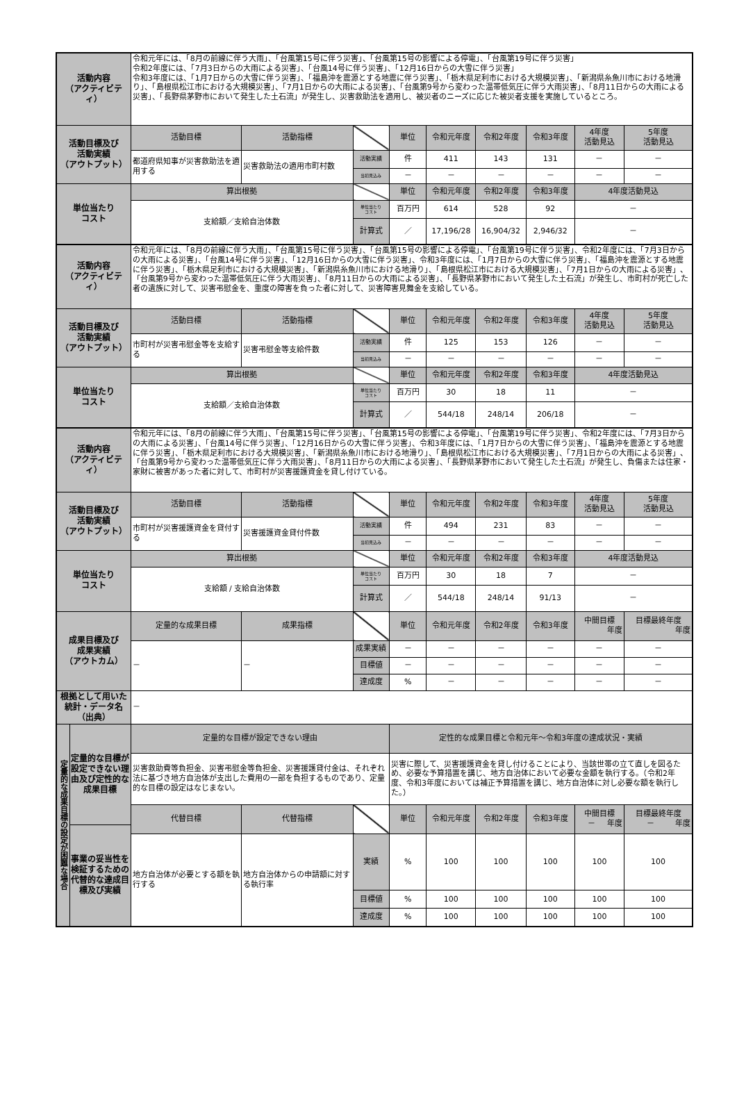| 活動内容 （アクティビティ） | 令和元年には、「8月の前線に伴う大雨」、「台風第15号に伴う災害」、「台風第15号の影響による停電」、「台風第19号に伴う災害」 令和2年度には、「7月3日からの大雨による災害」、「台風14号に伴う災害」、「12月16日からの大雪に伴う災害」 令和3年度には、「1月7日からの大雪に伴う災害」、「福島沖を震源とする地震に伴う災害」、「栃木県足利市における大規模災害」、「新潟県糸魚川市における地滑り」、「島根県松江市における大規模災害」、「7月1日からの大雨による災害」、「台風第9号から変わった温帯低気圧に伴う大雨災害」、「8月11日からの大雨による災害」、「長野県茅野市において発生した土石流」が発生し、災害救助法を適用し、被災者のニーズに応じた被災者支援を実施しているところ。 | | | | | | | | |
| 活動目標及び 活動実績 （アウトプット） | 活動目標 | 活動指標 | | 単位 | 令和元年度 | 令和2年度 | 令和3年度 | 4年度 活動見込 | 5年度 活動見込 |
| | 都道府県知事が災害救助法を適用する | 災害救助法の適用市町村数 | 活動実績 | 件 | 411 | 143 | 131 | － | － |
| | | | 当初見込み | － | － | － | － | － | － |
| 単位当たり コスト | 算出根拠 | | | 単位 | 令和元年度 | 令和2年度 | 令和3年度 | 4年度活動見込 | |
| | 支給額／支給自治体数 | | 単位当たり コスト | 百万円 | 614 | 528 | 92 | － | |
| | | | 計算式 | ／ | 17,196/28 | 16,904/32 | 2,946/32 | － | |
| 活動内容 （アクティビティ） | 令和元年には、「8月の前線に伴う大雨」、「台風第15号に伴う災害」、「台風第15号の影響による停電」、「台風第19号に伴う災害」、令和2年度には、「7月3日からの大雨による災害」、「台風14号に伴う災害」、「12月16日からの大雪に伴う災害」、令和3年度には、「1月7日からの大雪に伴う災害」、「福島沖を震源とする地震に伴う災害」、「栃木県足利市における大規模災害」、「新潟県糸魚川市における地滑り」、「島根県松江市における大規模災害」、「7月1日からの大雨による災害」、「台風第9号から変わった温帯低気圧に伴う大雨災害」、「8月11日からの大雨による災害」、「長野県茅野市において発生した土石流」が発生し、市町村が死亡した者の遺族に対して、災害弔慰金を、重度の障害を負った者に対して、災害障害見舞金を支給している。 | | | | | | | | |
| 活動目標及び 活動実績 （アウトプット） | 活動目標 | 活動指標 | | 単位 | 令和元年度 | 令和2年度 | 令和3年度 | 4年度 活動見込 | 5年度 活動見込 |
| | 市町村が災害弔慰金等を支給する | 災害弔慰金等支給件数 | 活動実績 | 件 | 125 | 153 | 126 | － | － |
| | | | 当初見込み | － | － | － | － | － | － |
| 単位当たり コスト | 算出根拠 | | | 単位 | 令和元年度 | 令和2年度 | 令和3年度 | 4年度活動見込 | |
| | 支給額／支給自治体数 | | 単位当たり コスト | 百万円 | 30 | 18 | 11 | － | |
| | | | 計算式 | ／ | 544/18 | 248/14 | 206/18 | － | |
| 活動内容 （アクティビティ） | 令和元年には、「8月の前線に伴う大雨」、「台風第15号に伴う災害」、「台風第15号の影響による停電」、「台風第19号に伴う災害」、令和2年度には、「7月3日からの大雨による災害」、「台風14号に伴う災害」、「12月16日からの大雪に伴う災害」、令和3年度には、「1月7日からの大雪に伴う災害」、「福島沖を震源とする地震に伴う災害」、「栃木県足利市における大規模災害」、「新潟県糸魚川市における地滑り」、「島根県松江市における大規模災害」、「7月1日からの大雨による災害」、「台風第9号から変わった温帯低気圧に伴う大雨災害」、「8月11日からの大雨による災害」、「長野県茅野市において発生した土石流」が発生し、負傷または住家・家財に被害があった者に対して、市町村が災害援護資金を貸し付けている。 | | | | | | | | |
| 活動目標及び 活動実績 （アウトプット） | 活動目標 | 活動指標 | | 単位 | 令和元年度 | 令和2年度 | 令和3年度 | 4年度 活動見込 | 5年度 活動見込 |
| | 市町村が災害援護資金を貸付する | 災害援護資金貸付件数 | 活動実績 | 件 | 494 | 231 | 83 | － | － |
| | | | 当初見込み | － | － | － | － | － | － |
| 単位当たり コスト | 算出根拠 | | | 単位 | 令和元年度 | 令和2年度 | 令和3年度 | 4年度活動見込 | |
| | 支給額 / 支給自治体数 | | 単位当たり コスト | 百万円 | 30 | 18 | 7 | － | |
| | | | 計算式 | ／ | 544/18 | 248/14 | 91/13 | － | |
| 成果目標及び 成果実績 （アウトカム） | 定量的な成果目標 | 成果指標 | | 単位 | 令和元年度 | 令和2年度 | 令和3年度 | 中間目標 年度 | 目標最終年度 年度 |
| | － | － | 成果実績 | － | － | － | － | － | － |
| | | | 目標値 | － | － | － | － | － | － |
| | | | 達成度 | % | － | － | － | － | － |
| 根拠として用いた 統計・データ名 （出典） | － | | | | | | | | |
| 定量的な成果目標の設定が困難な場合 定量的な目標が設定できない理由及び定性的な成果目標 事業の妥当性を検証するための代替的な達成目標及び実績 | 定量的な目標が設定できない理由 | | | 定性的な成果目標と令和元年～令和3年度の達成状況・実績 | | | | | |
| | 災害救助費等負担金、災害弔慰金等負担金、災害援護貸付金は、それぞれ法に基づき地方自治体が支出した費用の一部を負担するものであり、定量的な目標の設定はなじまない。 | | | 災害に際して、災害援護資金を貸し付けることにより、当該世帯の立て直しを図るため、必要な予算措置を講じ、地方自治体において必要な金額を執行する。（令和2年度、令和3年度においては補正予算措置を講じ、地方自治体に対し必要な額を執行した。） | | | | | |
| | 代替目標 | 代替指標 | | 単位 | 令和元年度 | 令和2年度 | 令和3年度 | 中間目標 － 年度 | 目標最終年度 － 年度 |
| | 地方自治体が必要とする額を執行する | 地方自治体からの申請額に対する執行率 | 実績 | % | 100 | 100 | 100 | 100 | 100 |
| | | | 目標値 | % | 100 | 100 | 100 | 100 | 100 |
| | | | 達成度 | % | 100 | 100 | 100 | 100 | 100 |